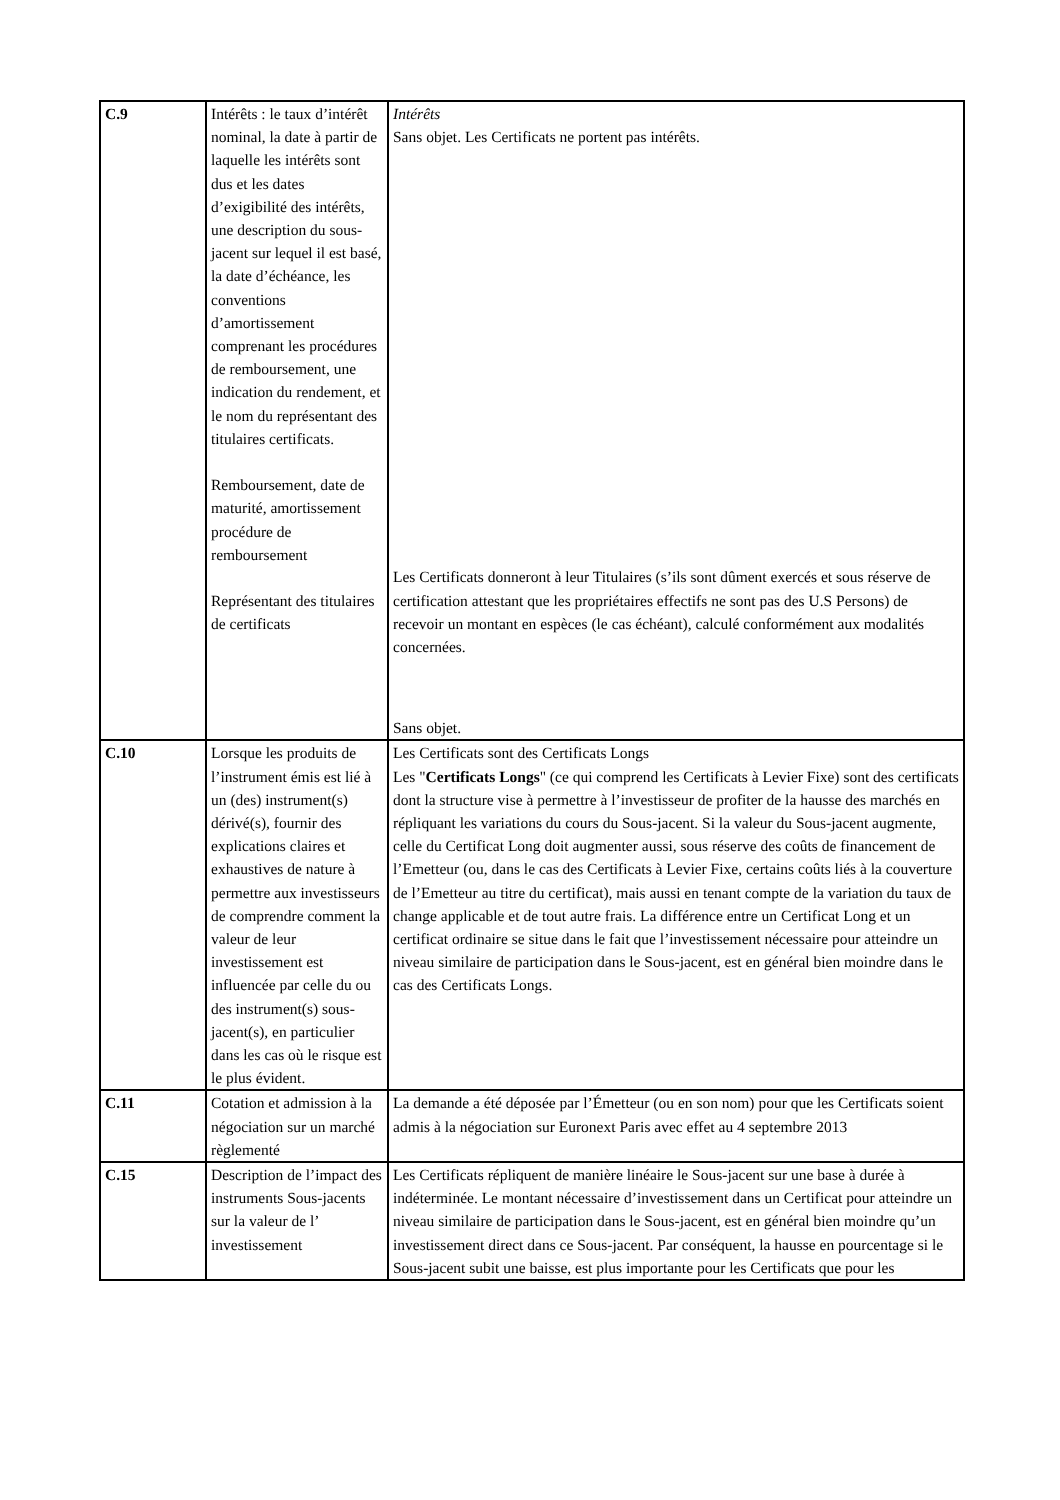| C.9 | Intérêts : le taux d’intérêt nominal, la date à partir de laquelle les intérêts sont dus et les dates d’exigibilité des intérêts, une description du sous-jacent sur lequel il est basé, la date d’échéance, les conventions d’amortissement comprenant les procédures de remboursement, une indication du rendement, et le nom du représentant des titulaires certificats. Remboursement, date de maturité, amortissement procédure de remboursement Représentant des titulaires de certificats | Intérêts Sans objet. Les Certificats ne portent pas intérêts. Les Certificats donneront à leur Titulaires (s’ils sont dûment exercés et sous réserve de certification attestant que les propriétaires effectifs ne sont pas des U.S Persons) de recevoir un montant en espèces (le cas échéant), calculé conformément aux modalités concernées. Sans objet. |
| C.10 | Lorsque les produits de l’instrument émis est lié à un (des) instrument(s) dérivé(s), fournir des explications claires et exhaustives de nature à permettre aux investisseurs de comprendre comment la valeur de leur investissement est influencée par celle du ou des instrument(s) sous-jacent(s), en particulier dans les cas où le risque est le plus évident. | Les Certificats sont des Certificats Longs Les " Certificats Longs " (ce qui comprend les Certificats à Levier Fixe) sont des certificats dont la structure vise à permettre à l’investisseur de profiter de la hausse des marchés en répliquant les variations du cours du Sous-jacent. Si la valeur du Sous-jacent augmente, celle du Certificat Long doit augmenter aussi, sous réserve des coûts de financement de l’Emetteur (ou, dans le cas des Certificats à Levier Fixe, certains coûts liés à la couverture de l’Emetteur au titre du certificat), mais aussi en tenant compte de la variation du taux de change applicable et de tout autre frais. La différence entre un Certificat Long et un certificat ordinaire se situe dans le fait que l’investissement nécessaire pour atteindre un niveau similaire de participation dans le Sous-jacent, est en général bien moindre dans le cas des Certificats Longs. |
| C.11 | Cotation et admission à la négociation sur un marché règlementé | La demande a été déposée par l’Émetteur (ou en son nom) pour que les Certificats soient admis à la négociation sur Euronext Paris avec effet au 4 septembre 2013 |
| C.15 | Description de l’impact des instruments Sous-jacents sur la valeur de l’ investissement | Les Certificats répliquent de manière linéaire le Sous-jacent sur une base à durée à indéterminée. Le montant nécessaire d’investissement dans un Certificat pour atteindre un niveau similaire de participation dans le Sous-jacent, est en général bien moindre qu’un investissement direct dans ce Sous-jacent. Par conséquent, la hausse en pourcentage si le Sous-jacent subit une baisse, est plus importante pour les Certificats que pour les |